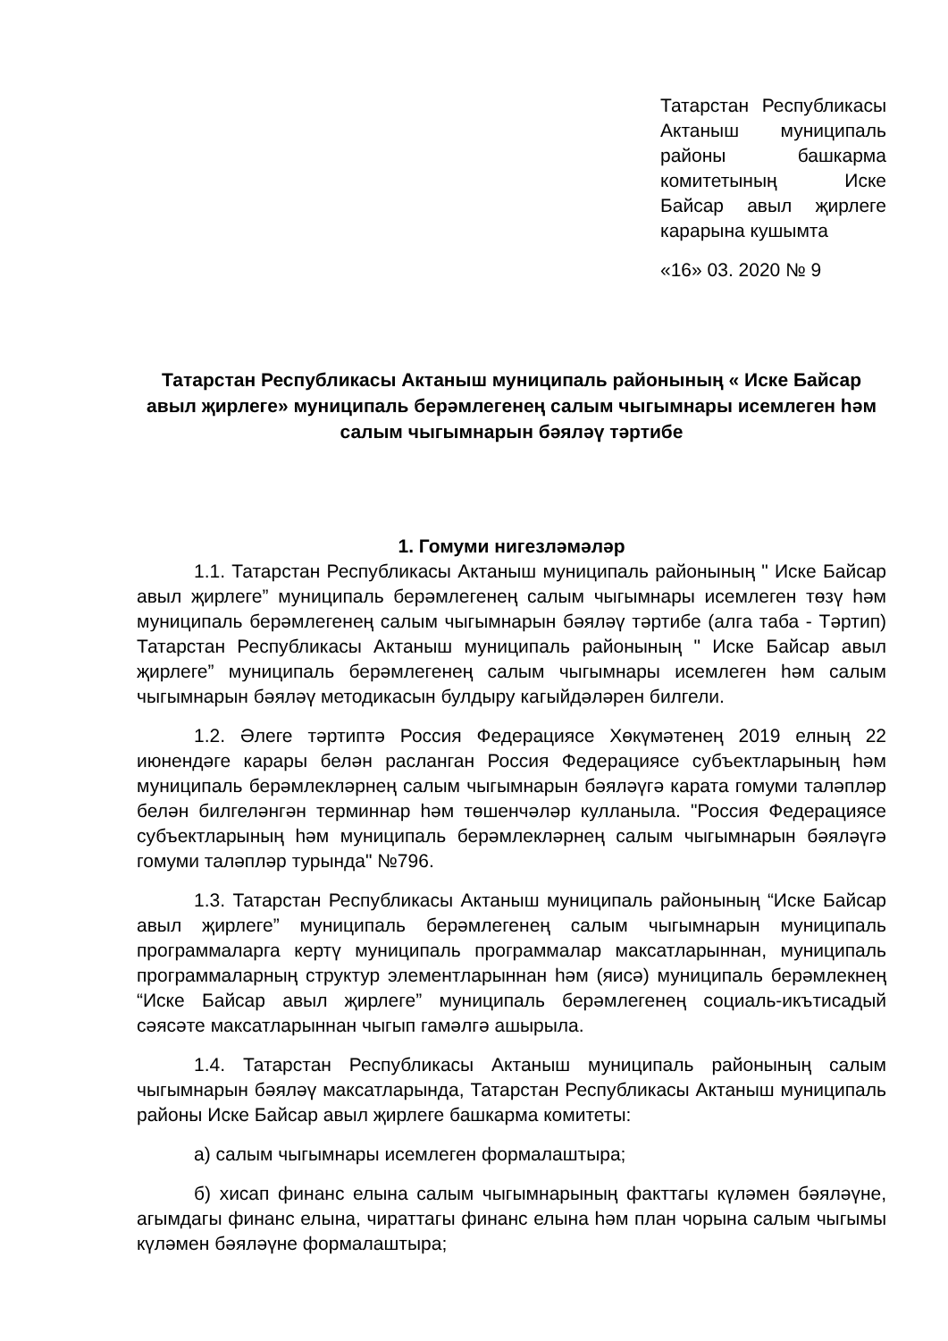Татарстан Республикасы Актаныш муниципаль районы башкарма комитетының Иске Байсар авыл җирлеге карарына кушымта
«16» 03. 2020 № 9
Татарстан Республикасы Актаныш муниципаль районының « Иске Байсар авыл җирлеге» муниципаль берәмлегенең салым чыгымнары исемлеген һәм салым чыгымнарын бәяләү тәртибе
1. Гомуми нигезләмәләр
1.1. Татарстан Республикасы Актаныш муниципаль районының " Иске Байсар авыл җирлеге” муниципаль берәмлегенең салым чыгымнары исемлеген төзү һәм муниципаль берәмлегенең салым чыгымнарын бәяләү тәртибе (алга таба - Тәртип) Татарстан Республикасы Актаныш муниципаль районының " Иске Байсар авыл җирлеге” муниципаль берәмлегенең салым чыгымнары исемлеген һәм салым чыгымнарын бәяләү методикасын булдыру кагыйдәләрен билгели.
1.2. Әлеге тәртиптә Россия Федерациясе Хөкүмәтенең 2019 елның 22 июнендәге карары белән расланган Россия Федерациясе субъектларының һәм муниципаль берәмлекләрнең салым чыгымнарын бәяләүгә карата гомуми таләпләр белән билгеләнгән терминнар һәм төшенчәләр кулланыла. "Россия Федерациясе субъектларының һәм муниципаль берәмлекләрнең салым чыгымнарын бәяләүгә гомуми таләпләр турында" №796.
1.3. Татарстан Республикасы Актаныш муниципаль районының “Иске Байсар авыл җирлеге” муниципаль берәмлегенең салым чыгымнарын муниципаль программаларга кертү муниципаль программалар максатларыннан, муниципаль программаларның структур элементларыннан һәм (яисә) муниципаль берәмлекнең “Иске Байсар авыл җирлеге” муниципаль берәмлегенең социаль-икътисадый сәясәте максатларыннан чыгып гамәлгә ашырыла.
1.4. Татарстан Республикасы Актаныш муниципаль районының салым чыгымнарын бәяләү максатларында, Татарстан Республикасы Актаныш муниципаль районы Иске Байсар авыл җирлеге башкарма комитеты:
а) салым чыгымнары исемлеген формалаштыра;
б) хисап финанс елына салым чыгымнарының факттагы күләмен бәяләүне, агымдагы финанс елына, чираттагы финанс елына һәм план чорына салым чыгымы күләмен бәяләүне формалаштыра;